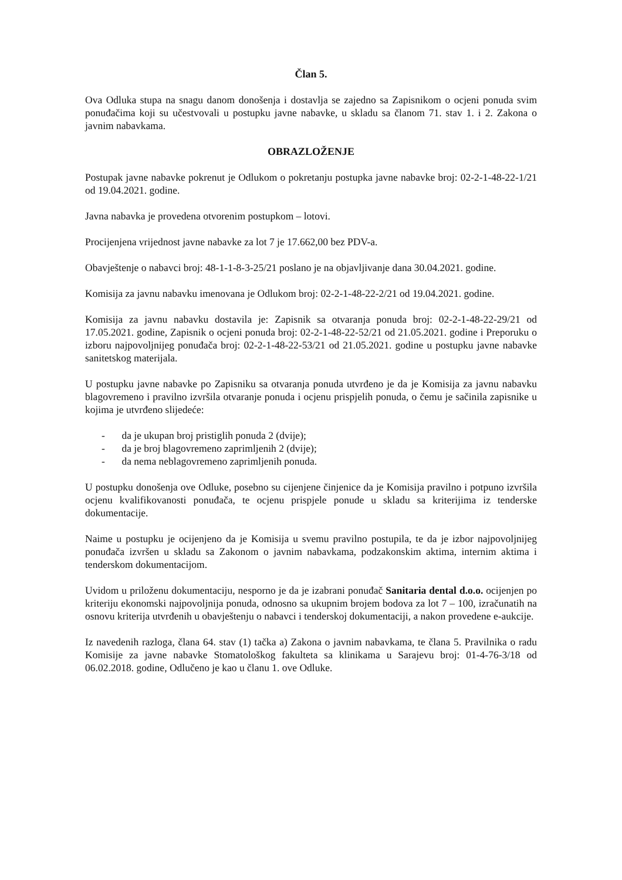Član 5.
Ova Odluka stupa na snagu danom donošenja i dostavlja se zajedno sa Zapisnikom o ocjeni ponuda svim ponuđačima koji su učestvovali u postupku javne nabavke, u skladu sa članom 71. stav 1. i 2. Zakona o javnim nabavkama.
OBRAZLOŽENJE
Postupak javne nabavke pokrenut je Odlukom o pokretanju postupka javne nabavke broj: 02-2-1-48-22-1/21 od 19.04.2021. godine.
Javna nabavka je provedena otvorenim postupkom – lotovi.
Procijenjena vrijednost javne nabavke za lot 7 je 17.662,00 bez PDV-a.
Obavještenje o nabavci broj: 48-1-1-8-3-25/21 poslano je na objavljivanje dana 30.04.2021. godine.
Komisija za javnu nabavku imenovana je Odlukom broj: 02-2-1-48-22-2/21 od 19.04.2021. godine.
Komisija za javnu nabavku dostavila je: Zapisnik sa otvaranja ponuda broj: 02-2-1-48-22-29/21 od 17.05.2021. godine, Zapisnik o ocjeni ponuda broj: 02-2-1-48-22-52/21 od 21.05.2021. godine i Preporuku o izboru najpovoljnijeg ponuđača broj: 02-2-1-48-22-53/21 od 21.05.2021. godine u postupku javne nabavke sanitetskog materijala.
U postupku javne nabavke po Zapisniku sa otvaranja ponuda utvrđeno je da je Komisija za javnu nabavku blagovremeno i pravilno izvršila otvaranje ponuda i ocjenu prispjelih ponuda, o čemu je sačinila zapisnike u kojima je utvrđeno slijedeće:
- da je ukupan broj pristiglih ponuda 2 (dvije);
- da je broj blagovremeno zaprimljenih 2 (dvije);
- da nema neblagovremeno zaprimljenih ponuda.
U postupku donošenja ove Odluke, posebno su cijenjene činjenice da je Komisija pravilno i potpuno izvršila ocjenu kvalifikovanosti ponuđača, te ocjenu prispjele ponude u skladu sa kriterijima iz tenderske dokumentacije.
Naime u postupku je ocijenjeno da je Komisija u svemu pravilno postupila, te da je izbor najpovoljnijeg ponuđača izvršen u skladu sa Zakonom o javnim nabavkama, podzakonskim aktima, internim aktima i tenderskom dokumentacijom.
Uvidom u priloženu dokumentaciju, nesporno je da je izabrani ponuđač Sanitaria dental d.o.o. ocijenjen po kriteriju ekonomski najpovoljnija ponuda, odnosno sa ukupnim brojem bodova za lot 7 – 100, izračunatih na osnovu kriterija utvrđenih u obavještenju o nabavci i tenderskoj dokumentaciji, a nakon provedene e-aukcije.
Iz navedenih razloga, člana 64. stav (1) tačka a) Zakona o javnim nabavkama, te člana 5. Pravilnika o radu Komisije za javne nabavke Stomatološkog fakulteta sa klinikama u Sarajevu broj: 01-4-76-3/18 od 06.02.2018. godine, Odlučeno je kao u članu 1. ove Odluke.